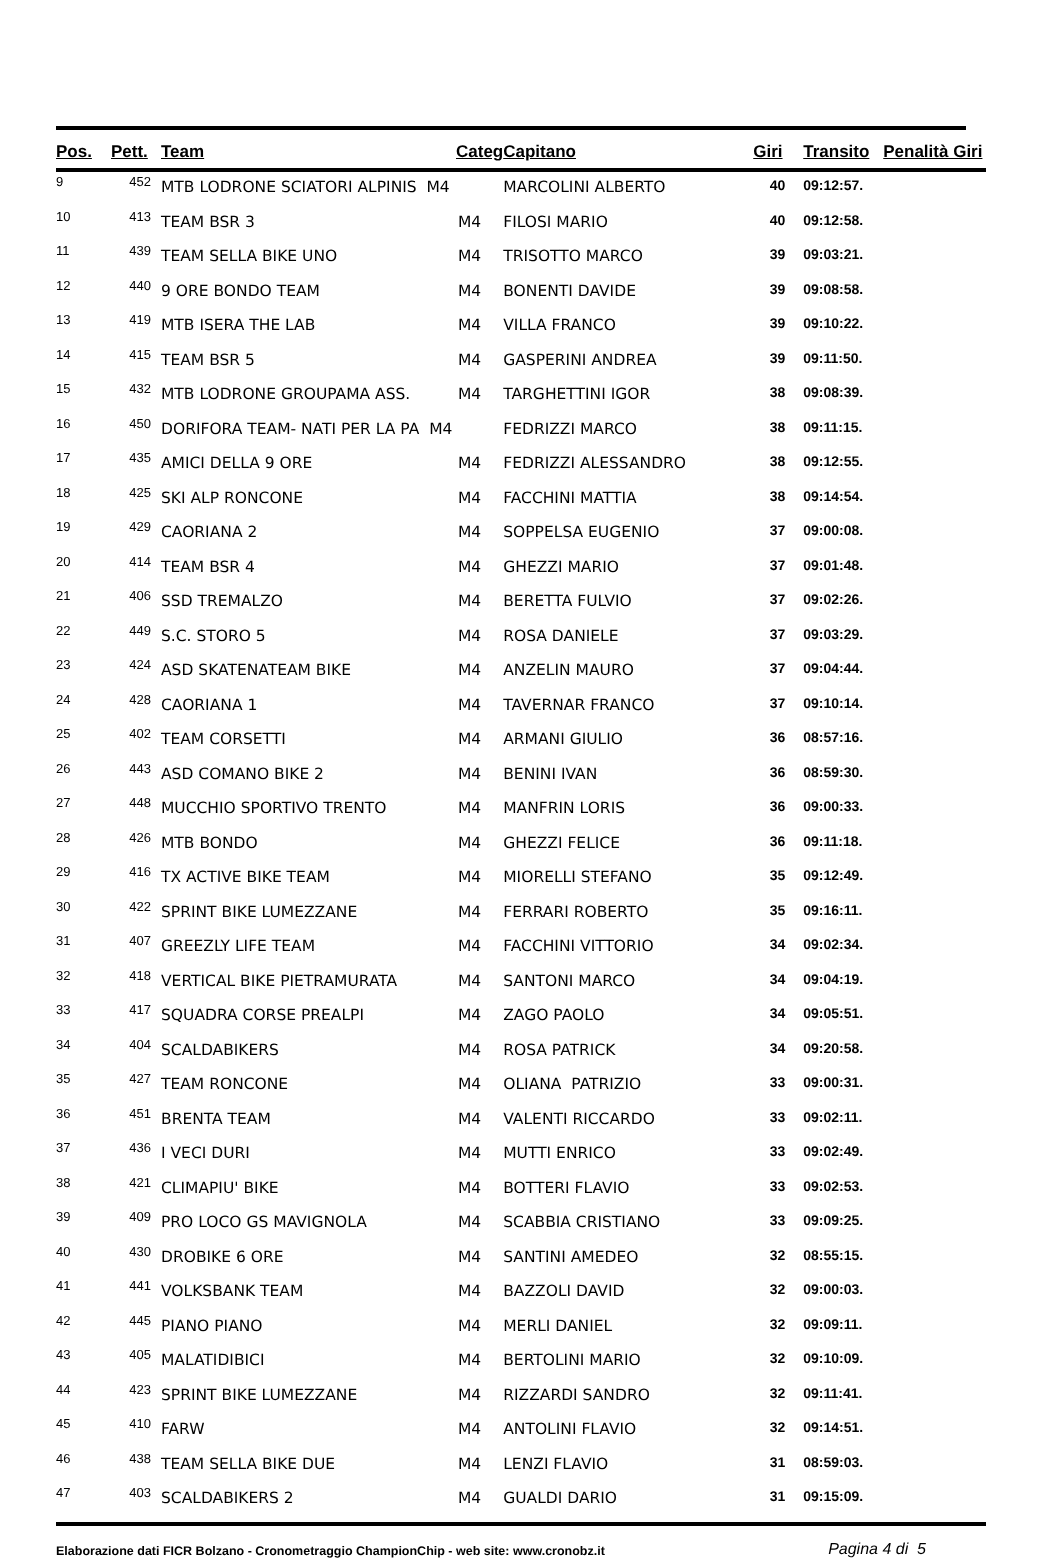| Pos. | Pett. | Team | Categ | Capitano | Giri | Transito | Penalità Giri |
| --- | --- | --- | --- | --- | --- | --- | --- |
| 9 | 452 | MTB LODRONE SCIATORI ALPINIS M4 | | MARCOLINI ALBERTO | 40 | 09:12:57. | |
| 10 | 413 | TEAM BSR 3 M4 | | FILOSI MARIO | 40 | 09:12:58. | |
| 11 | 439 | TEAM SELLA BIKE UNO M4 | | TRISOTTO MARCO | 39 | 09:03:21. | |
| 12 | 440 | 9 ORE BONDO TEAM M4 | | BONENTI DAVIDE | 39 | 09:08:58. | |
| 13 | 419 | MTB ISERA THE LAB M4 | | VILLA FRANCO | 39 | 09:10:22. | |
| 14 | 415 | TEAM BSR 5 M4 | | GASPERINI ANDREA | 39 | 09:11:50. | |
| 15 | 432 | MTB LODRONE GROUPAMA ASS. M4 | | TARGHETTINI IGOR | 38 | 09:08:39. | |
| 16 | 450 | DORIFORA TEAM- NATI PER LA PA M4 | | FEDRIZZI MARCO | 38 | 09:11:15. | |
| 17 | 435 | AMICI DELLA 9 ORE M4 | | FEDRIZZI ALESSANDRO | 38 | 09:12:55. | |
| 18 | 425 | SKI ALP RONCONE M4 | | FACCHINI MATTIA | 38 | 09:14:54. | |
| 19 | 429 | CAORIANA 2 M4 | | SOPPELSA EUGENIO | 37 | 09:00:08. | |
| 20 | 414 | TEAM BSR 4 M4 | | GHEZZI MARIO | 37 | 09:01:48. | |
| 21 | 406 | SSD TREMALZO M4 | | BERETTA FULVIO | 37 | 09:02:26. | |
| 22 | 449 | S.C. STORO 5 M4 | | ROSA DANIELE | 37 | 09:03:29. | |
| 23 | 424 | ASD SKATENATEAM BIKE M4 | | ANZELIN MAURO | 37 | 09:04:44. | |
| 24 | 428 | CAORIANA 1 M4 | | TAVERNAR FRANCO | 37 | 09:10:14. | |
| 25 | 402 | TEAM CORSETTI M4 | | ARMANI GIULIO | 36 | 08:57:16. | |
| 26 | 443 | ASD COMANO BIKE 2 M4 | | BENINI IVAN | 36 | 08:59:30. | |
| 27 | 448 | MUCCHIO SPORTIVO TRENTO M4 | | MANFRIN LORIS | 36 | 09:00:33. | |
| 28 | 426 | MTB BONDO M4 | | GHEZZI FELICE | 36 | 09:11:18. | |
| 29 | 416 | TX ACTIVE BIKE TEAM M4 | | MIORELLI STEFANO | 35 | 09:12:49. | |
| 30 | 422 | SPRINT BIKE LUMEZZANE M4 | | FERRARI ROBERTO | 35 | 09:16:11. | |
| 31 | 407 | GREEZLY LIFE TEAM M4 | | FACCHINI VITTORIO | 34 | 09:02:34. | |
| 32 | 418 | VERTICAL BIKE PIETRAMURATA M4 | | SANTONI MARCO | 34 | 09:04:19. | |
| 33 | 417 | SQUADRA CORSE PREALPI M4 | | ZAGO PAOLO | 34 | 09:05:51. | |
| 34 | 404 | SCALDABIKERS M4 | | ROSA PATRICK | 34 | 09:20:58. | |
| 35 | 427 | TEAM RONCONE M4 | | OLIANA PATRIZIO | 33 | 09:00:31. | |
| 36 | 451 | BRENTA TEAM M4 | | VALENTI RICCARDO | 33 | 09:02:11. | |
| 37 | 436 | I VECI DURI M4 | | MUTTI ENRICO | 33 | 09:02:49. | |
| 38 | 421 | CLIMAPIU' BIKE M4 | | BOTTERI FLAVIO | 33 | 09:02:53. | |
| 39 | 409 | PRO LOCO GS MAVIGNOLA M4 | | SCABBIA CRISTIANO | 33 | 09:09:25. | |
| 40 | 430 | DROBIKE 6 ORE M4 | | SANTINI AMEDEO | 32 | 08:55:15. | |
| 41 | 441 | VOLKSBANK TEAM M4 | | BAZZOLI DAVID | 32 | 09:00:03. | |
| 42 | 445 | PIANO PIANO M4 | | MERLI DANIEL | 32 | 09:09:11. | |
| 43 | 405 | MALATIDIBICI M4 | | BERTOLINI MARIO | 32 | 09:10:09. | |
| 44 | 423 | SPRINT BIKE LUMEZZANE M4 | | RIZZARDI SANDRO | 32 | 09:11:41. | |
| 45 | 410 | FARW M4 | | ANTOLINI FLAVIO | 32 | 09:14:51. | |
| 46 | 438 | TEAM SELLA BIKE DUE M4 | | LENZI FLAVIO | 31 | 08:59:03. | |
| 47 | 403 | SCALDABIKERS 2 M4 | | GUALDI DARIO | 31 | 09:15:09. | |
Elaborazione dati FICR Bolzano - Cronometraggio ChampionChip - web site: www.cronobz.it Pagina 4 di 5